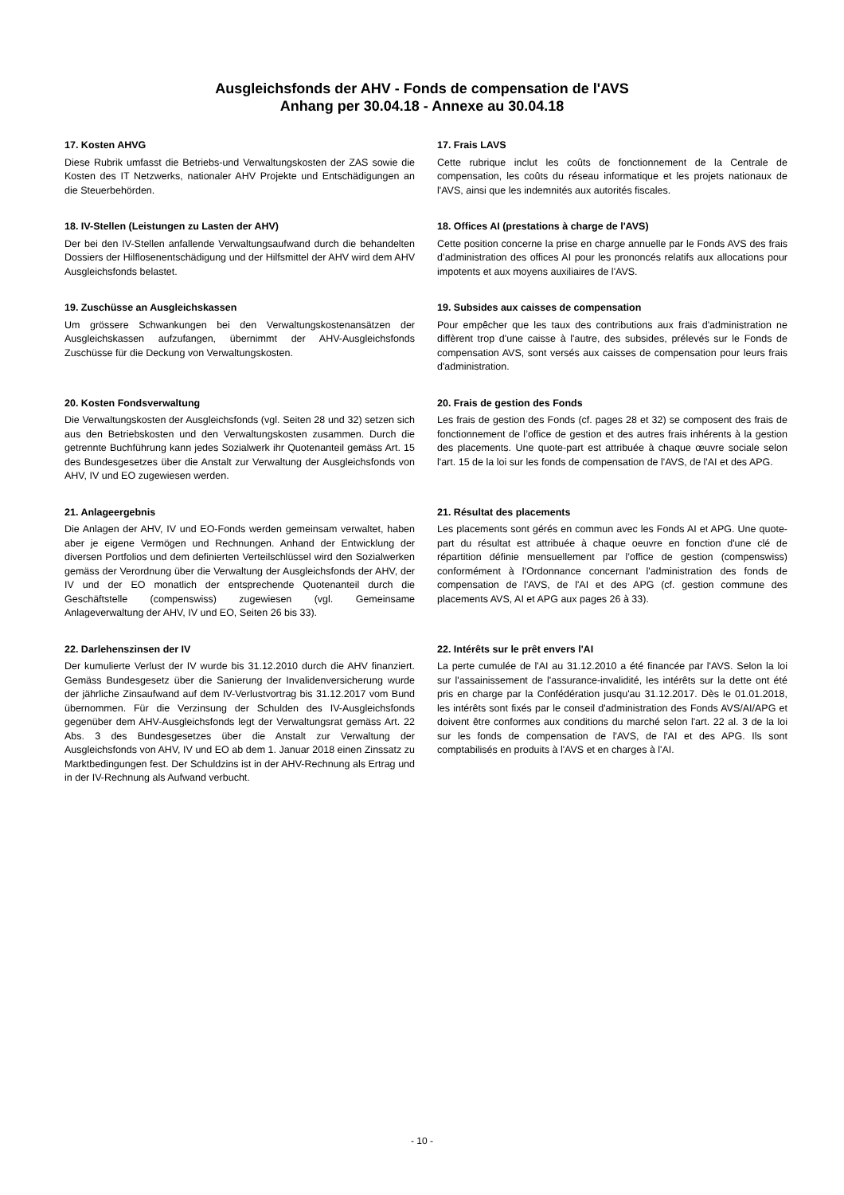Ausgleichsfonds der AHV - Fonds de compensation de l'AVS
Anhang per 30.04.18 - Annexe au 30.04.18
17. Kosten AHVG
Diese Rubrik umfasst die Betriebs-und Verwaltungskosten der ZAS sowie die Kosten des IT Netzwerks, nationaler AHV Projekte und Entschädigungen an die Steuerbehörden.
17. Frais LAVS
Cette rubrique inclut les coûts de fonctionnement de la Centrale de compensation, les coûts du réseau informatique et les projets nationaux de l'AVS, ainsi que les indemnités aux autorités fiscales.
18. IV-Stellen (Leistungen zu Lasten der AHV)
Der bei den IV-Stellen anfallende Verwaltungsaufwand durch die behandelten Dossiers der Hilflosenentschädigung und der Hilfsmittel der AHV wird dem AHV Ausgleichsfonds belastet.
18. Offices AI (prestations à charge de l'AVS)
Cette position concerne la prise en charge annuelle par le Fonds AVS des frais d’administration des offices AI pour les prononcés relatifs aux allocations pour impotents et aux moyens auxiliaires de l'AVS.
19. Zuschüsse an Ausgleichskassen
Um grössere Schwankungen bei den Verwaltungskostenansätzen der Ausgleichskassen aufzufangen, übernimmt der AHV-Ausgleichsfonds Zuschüsse für die Deckung von Verwaltungskosten.
19. Subsides aux caisses de compensation
Pour empêcher que les taux des contributions aux frais d'administration ne diffèrent trop d'une caisse à l'autre, des subsides, prélevés sur le Fonds de compensation AVS, sont versés aux caisses de compensation pour leurs frais d'administration.
20. Kosten Fondsverwaltung
Die Verwaltungskosten der Ausgleichsfonds (vgl. Seiten 28 und 32) setzen sich aus den Betriebskosten und den Verwaltungskosten zusammen. Durch die getrennte Buchführung kann jedes Sozialwerk ihr Quotenanteil gemäss Art. 15 des Bundesgesetzes über die Anstalt zur Verwaltung der Ausgleichsfonds von AHV, IV und EO zugewiesen werden.
20. Frais de gestion des Fonds
Les frais de gestion des Fonds (cf. pages 28 et 32) se composent des frais de fonctionnement de l’office de gestion et des autres frais inhérents à la gestion des placements. Une quote-part est attribuée à chaque œuvre sociale selon l'art. 15 de la loi sur les fonds de compensation de l'AVS, de l'AI et des APG.
21. Anlageergebnis
Die Anlagen der AHV, IV und EO-Fonds werden gemeinsam verwaltet, haben aber je eigene Vermögen und Rechnungen. Anhand der Entwicklung der diversen Portfolios und dem definierten Verteilschlüssel wird den Sozialwerken gemäss der Verordnung über die Verwaltung der Ausgleichsfonds der AHV, der IV und der EO monatlich der entsprechende Quotenanteil durch die Geschäftstelle (compenswiss) zugewiesen (vgl. Gemeinsame Anlageverwaltung der AHV, IV und EO, Seiten 26 bis 33).
21. Résultat des placements
Les placements sont gérés en commun avec les Fonds AI et APG. Une quote-part du résultat est attribuée à chaque oeuvre en fonction d'une clé de répartition définie mensuellement par l’office de gestion (compenswiss) conformément à l'Ordonnance concernant l'administration des fonds de compensation de l'AVS, de l'AI et des APG (cf. gestion commune des placements AVS, AI et APG aux pages 26 à 33).
22. Darlehenszinsen der IV
Der kumulierte Verlust der IV wurde bis 31.12.2010 durch die AHV finanziert. Gemäss Bundesgesetz über die Sanierung der Invalidenversicherung wurde der jährliche Zinsaufwand auf dem IV-Verlustvortrag bis 31.12.2017 vom Bund übernommen. Für die Verzinsung der Schulden des IV-Ausgleichsfonds gegenüber dem AHV-Ausgleichsfonds legt der Verwaltungsrat gemäss Art. 22 Abs. 3 des Bundesgesetzes über die Anstalt zur Verwaltung der Ausgleichsfonds von AHV, IV und EO ab dem 1. Januar 2018 einen Zinssatz zu Marktbedingungen fest. Der Schuldzins ist in der AHV-Rechnung als Ertrag und in der IV-Rechnung als Aufwand verbucht.
22. Intérêts sur le prêt envers l'AI
La perte cumulée de l'AI au 31.12.2010 a été financée par l'AVS. Selon la loi sur l'assainissement de l'assurance-invalidité, les intérêts sur la dette ont été pris en charge par la Confédération jusqu'au 31.12.2017. Dès le 01.01.2018, les intérêts sont fixés par le conseil d'administration des Fonds AVS/AI/APG et doivent être conformes aux conditions du marché selon l'art. 22 al. 3 de la loi sur les fonds de compensation de l'AVS, de l'AI et des APG. Ils sont comptabilisés en produits à l'AVS et en charges à l'AI.
- 10 -